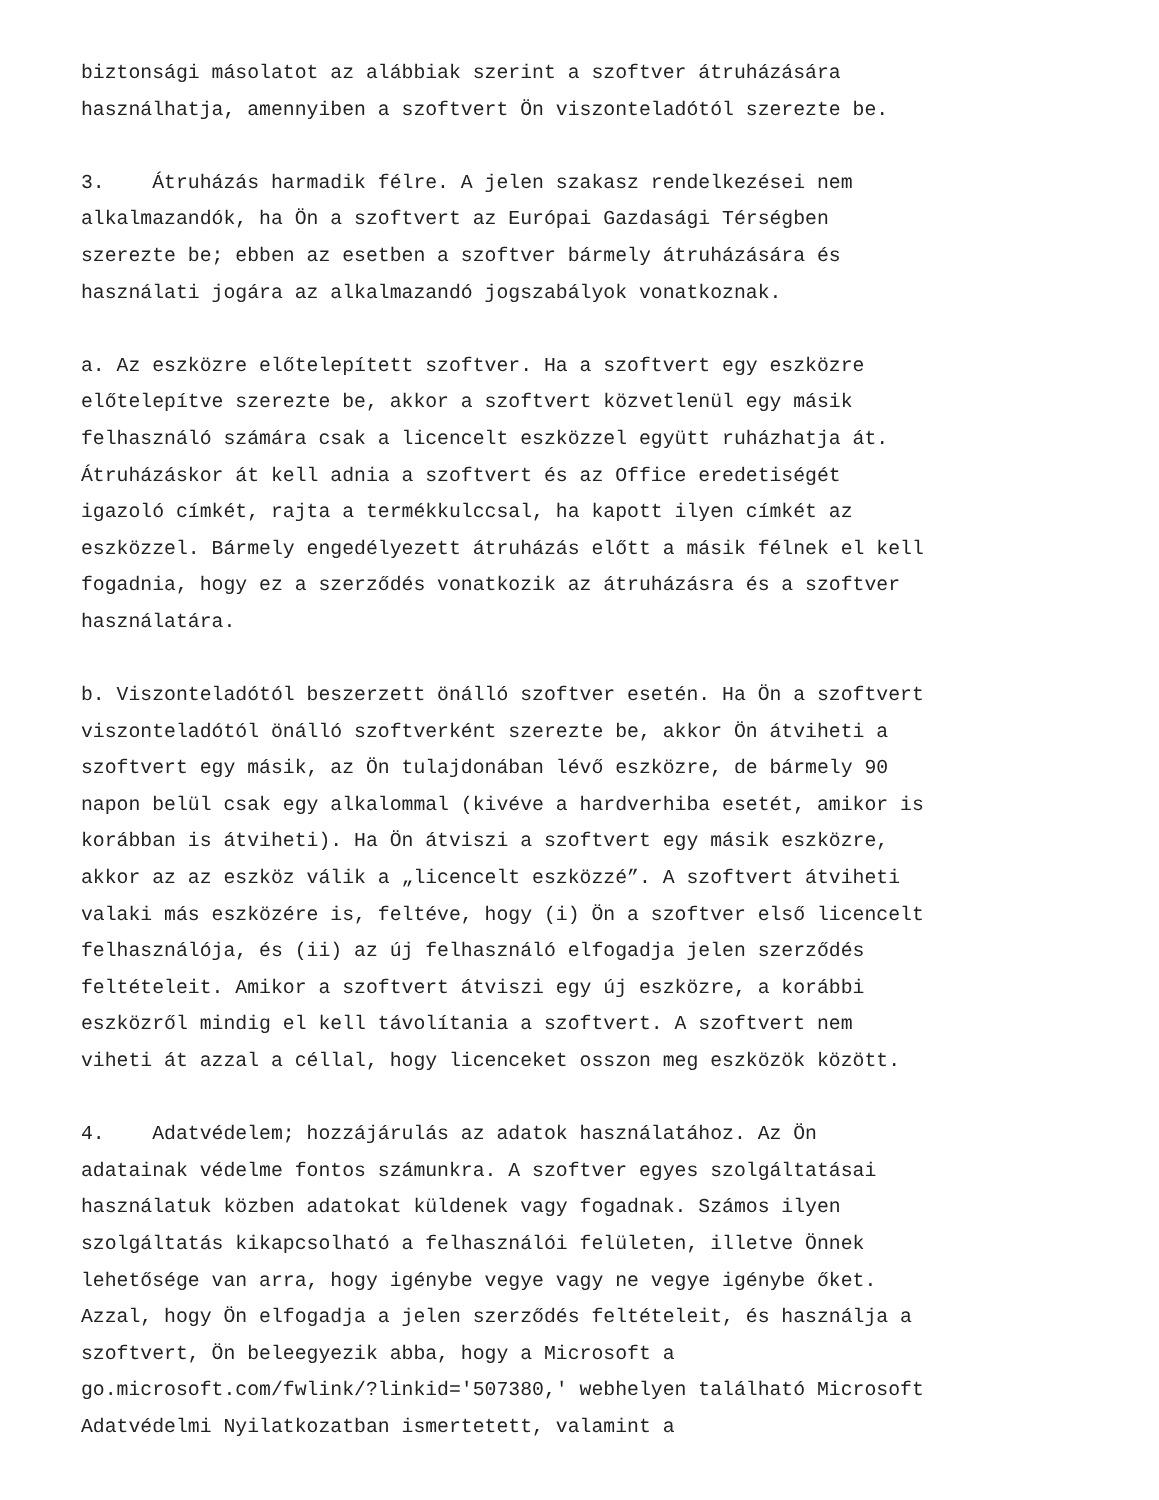biztonsági másolatot az alábbiak szerint a szoftver átruházására használhatja, amennyiben a szoftvert Ön viszonteladótól szerezte be.
3. Átruházás harmadik félre. A jelen szakasz rendelkezései nem alkalmazandók, ha Ön a szoftvert az Európai Gazdasági Térségben szerezte be; ebben az esetben a szoftver bármely átruházására és használati jogára az alkalmazandó jogszabályok vonatkoznak.
a. Az eszközre előtelepített szoftver. Ha a szoftvert egy eszközre előtelepítve szerezte be, akkor a szoftvert közvetlenül egy másik felhasználó számára csak a licencelt eszközzel együtt ruházhatja át. Átruházáskor át kell adnia a szoftvert és az Office eredetiségét igazoló címkét, rajta a termékkulccsal, ha kapott ilyen címkét az eszközzel. Bármely engedélyezett átruházás előtt a másik félnek el kell fogadnia, hogy ez a szerződés vonatkozik az átruházásra és a szoftver használatára.
b. Viszonteladótól beszerzett önálló szoftver esetén. Ha Ön a szoftvert viszonteladótól önálló szoftverként szerezte be, akkor Ön átviheti a szoftvert egy másik, az Ön tulajdonában lévő eszközre, de bármely 90 napon belül csak egy alkalommal (kivéve a hardverhiba esetét, amikor is korábban is átviheti). Ha Ön átviszi a szoftvert egy másik eszközre, akkor az az eszköz válik a „licencelt eszközzé”. A szoftvert átviheti valaki más eszközére is, feltéve, hogy (i) Ön a szoftver első licencelt felhasználója, és (ii) az új felhasználó elfogadja jelen szerződés feltételeit. Amikor a szoftvert átviszi egy új eszközre, a korábbi eszközről mindig el kell távolítania a szoftvert. A szoftvert nem viheti át azzal a céllal, hogy licenceket osszon meg eszközök között.
4. Adatvédelem; hozzájárulás az adatok használatához. Az Ön adatainak védelme fontos számunkra. A szoftver egyes szolgáltatásai használatuk közben adatokat küldenek vagy fogadnak. Számos ilyen szolgáltatás kikapcsolható a felhasználói felületen, illetve Önnek lehetősége van arra, hogy igénybe vegye vagy ne vegye igénybe őket. Azzal, hogy Ön elfogadja a jelen szerződés feltételeit, és használja a szoftvert, Ön beleegyezik abba, hogy a Microsoft a go.microsoft.com/fwlink/?linkid='507380,' webhelyen található Microsoft Adatvédelmi Nyilatkozatban ismertetett, valamint a